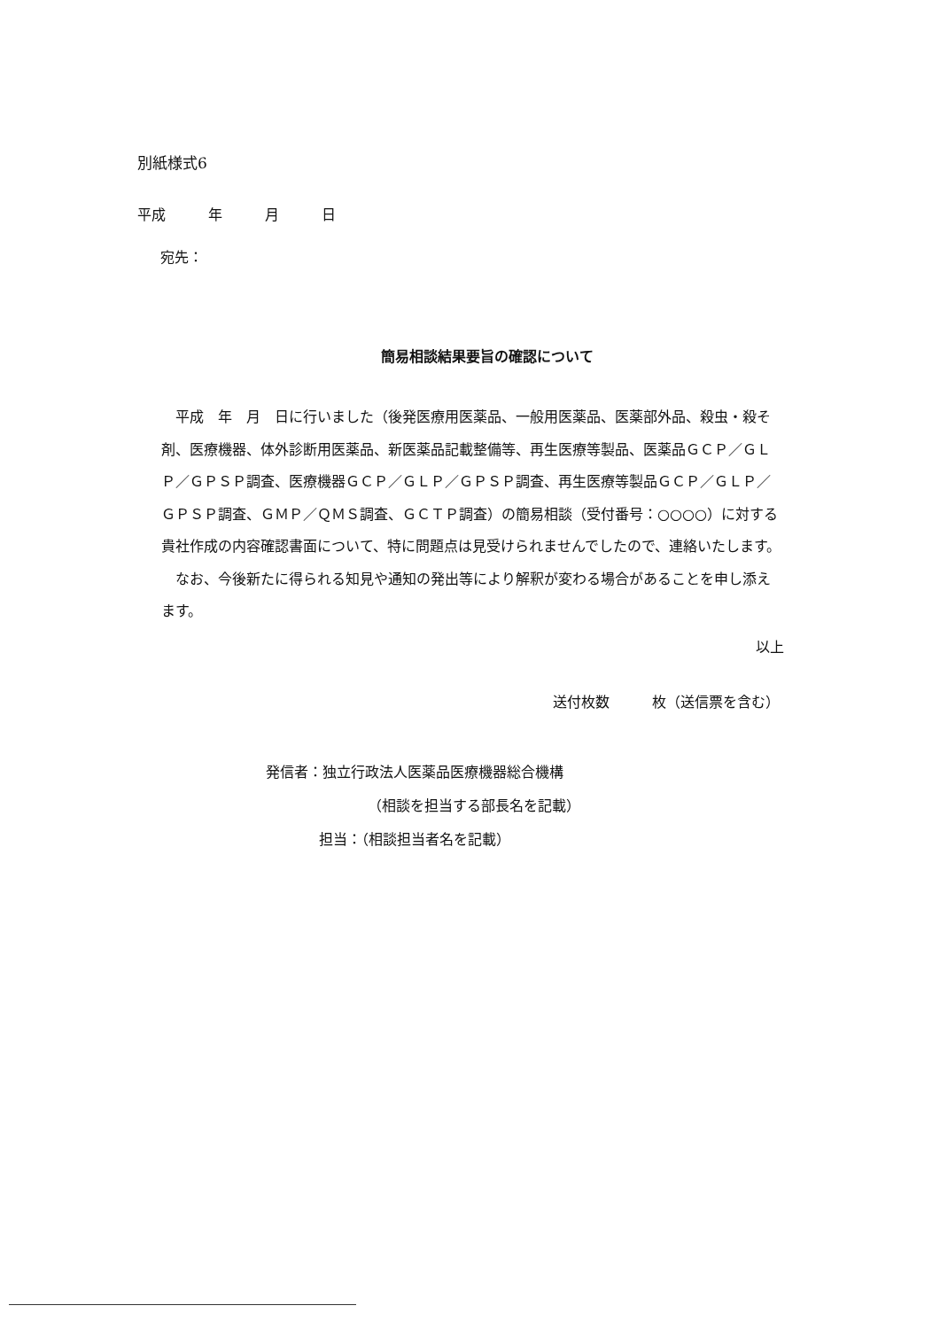別紙様式6
平成　　　年　　　月　　　日
宛先：
簡易相談結果要旨の確認について
平成　年　月　日に行いました（後発医療用医薬品、一般用医薬品、医薬部外品、殺虫・殺そ剤、医療機器、体外診断用医薬品、新医薬品記載整備等、再生医療等製品、医薬品ＧＣＰ／ＧＬＰ／ＧＰＳＰ調査、医療機器ＧＣＰ／ＧＬＰ／ＧＰＳＰ調査、再生医療等製品ＧＣＰ／ＧＬＰ／ＧＰＳＰ調査、ＧＭＰ／ＱＭＳ調査、ＧＣＴＰ調査）の簡易相談（受付番号：○○○○）に対する貴社作成の内容確認書面について、特に問題点は見受けられませんでしたので、連絡いたします。
なお、今後新たに得られる知見や通知の発出等により解釈が変わる場合があることを申し添えます。
以上
送付枚数　　　枚（送信票を含む）
発信者：独立行政法人医薬品医療機器総合機構
（相談を担当する部長名を記載）
担当：（相談担当者名を記載）